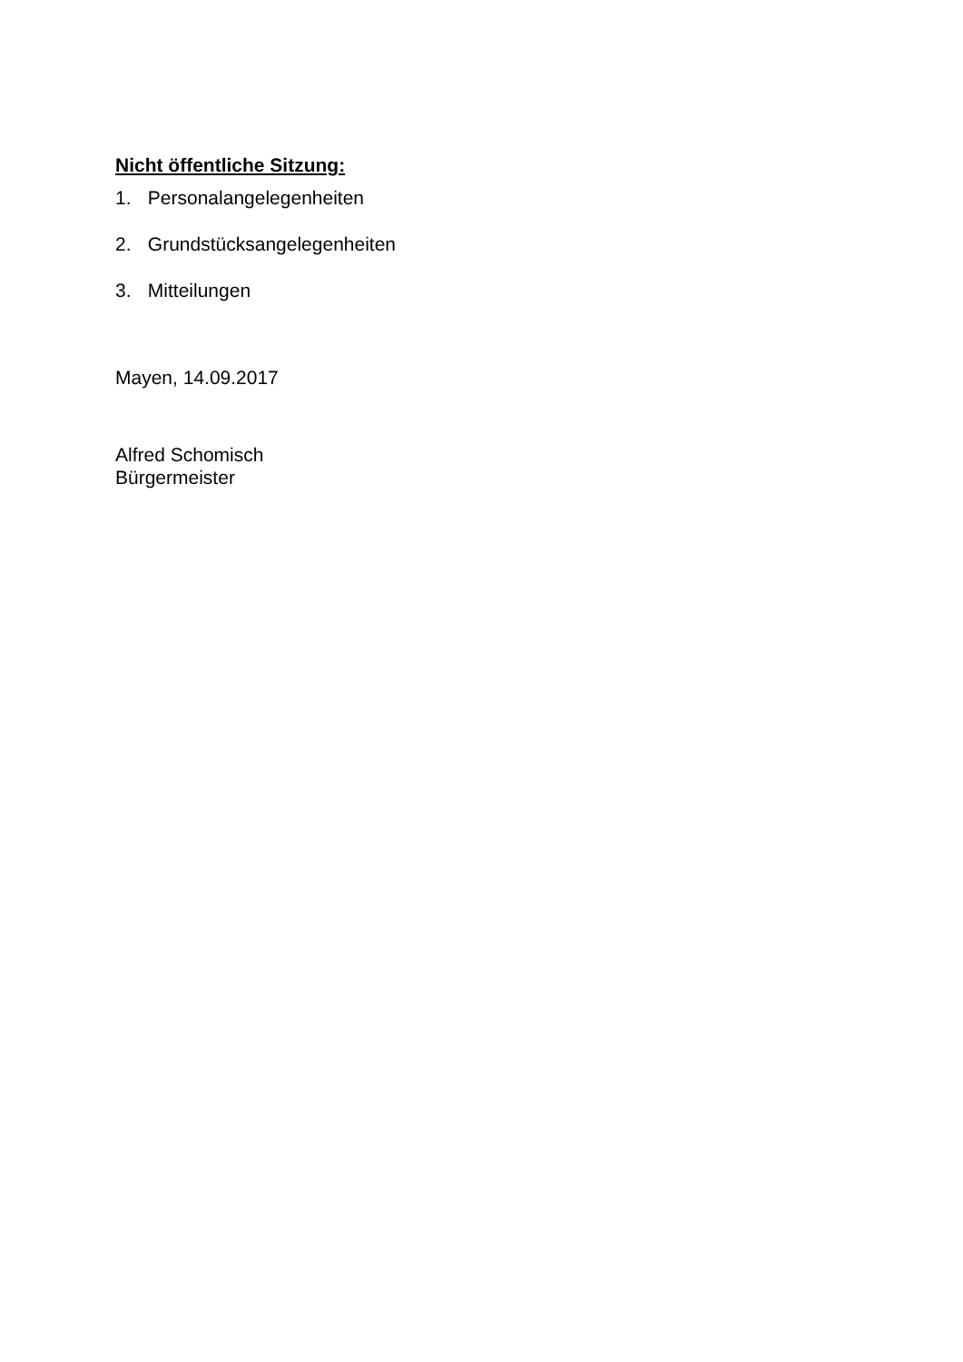Nicht öffentliche Sitzung:
1. Personalangelegenheiten
2. Grundstücksangelegenheiten
3. Mitteilungen
Mayen, 14.09.2017
Alfred Schomisch
Bürgermeister